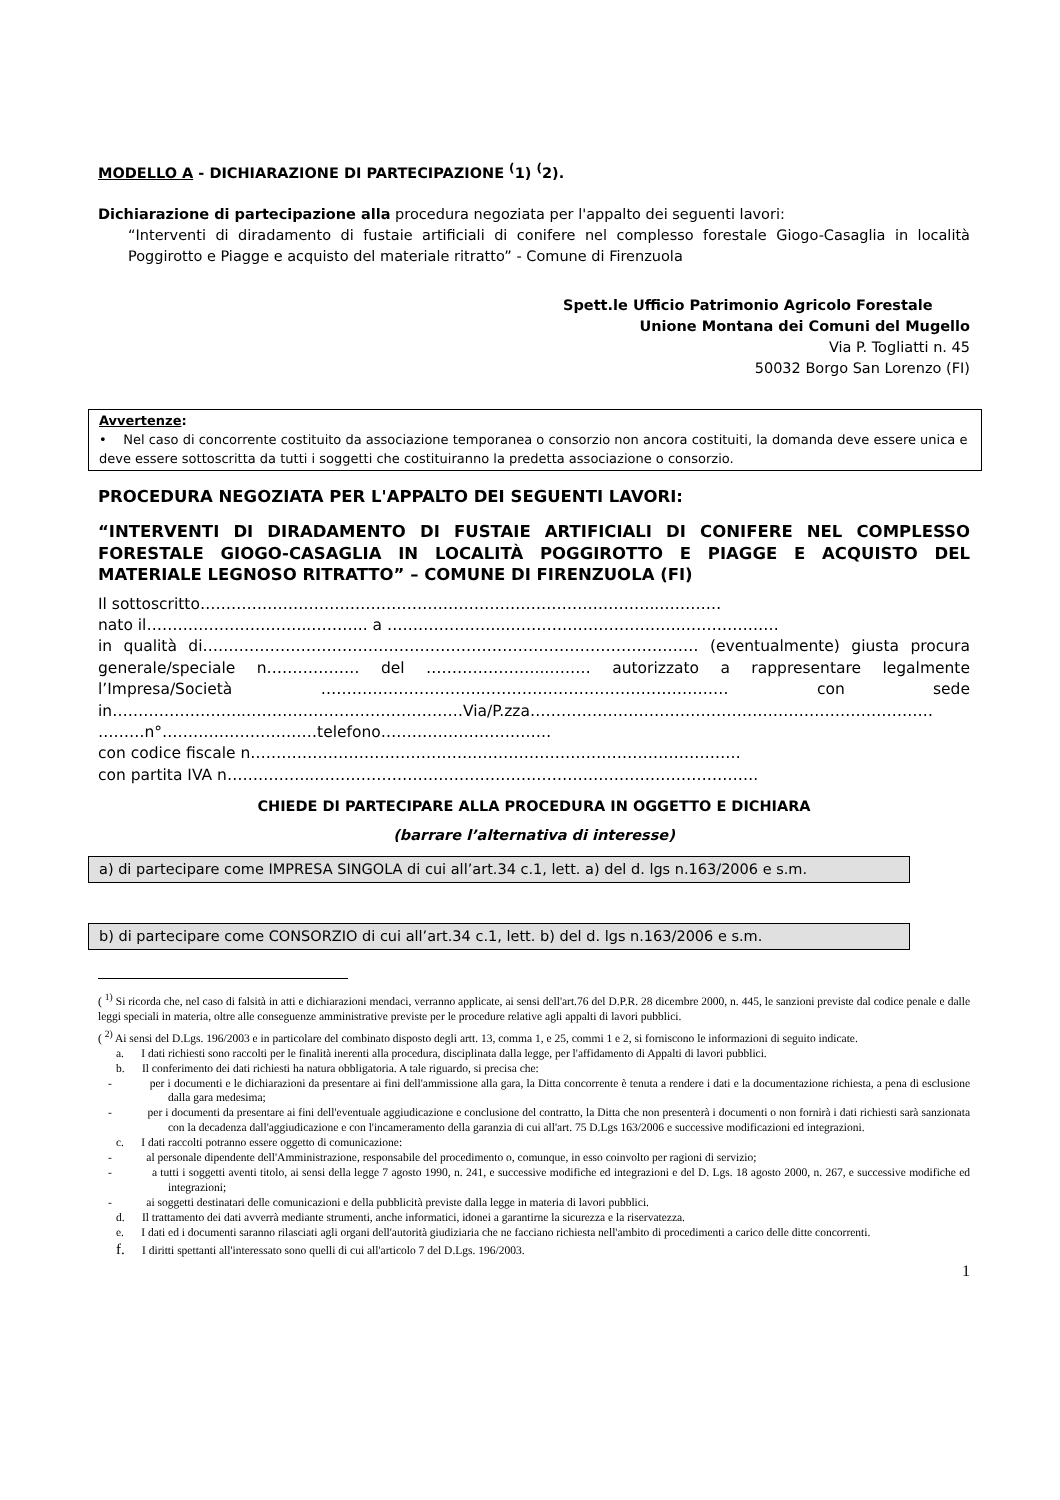MODELLO A - DICHIARAZIONE DI PARTECIPAZIONE <sup>(</sup>1) <sup>(</sup>2).
Dichiarazione di partecipazione alla procedura negoziata per l'appalto dei seguenti lavori:
“Interventi di diradamento di fustaie artificiali di conifere nel complesso forestale Giogo-Casaglia in località Poggirotto e Piagge e acquisto del materiale ritratto” - Comune di Firenzuola
Spett.le Ufficio Patrimonio Agricolo Forestale
Unione Montana dei Comuni del Mugello
Via P. Togliatti n. 45
50032 Borgo San Lorenzo (FI)
Avvertenze:
• Nel caso di concorrente costituito da associazione temporanea o consorzio non ancora costituiti, la domanda deve essere unica e deve essere sottoscritta da tutti i soggetti che costituiranno la predetta associazione o consorzio.
PROCEDURA NEGOZIATA PER L'APPALTO DEI SEGUENTI LAVORI:
“INTERVENTI DI DIRADAMENTO DI FUSTAIE ARTIFICIALI DI CONIFERE NEL COMPLESSO FORESTALE GIOGO-CASAGLIA IN LOCALITÀ POGGIROTTO E PIAGGE E ACQUISTO DEL MATERIALE LEGNOSO RITRATTO” – COMUNE DI FIRENZUOLA (FI)
Il sottoscritto……………………………………………………………………………..…………
nato il…………………………..……….. a …………………..……………………………..………………
in qualità di…………………………………………………………………………………… (eventualmente) giusta procura generale/speciale n……………… del …………………..……… autorizzato a rappresentare legalmente l’Impresa/Società ………………………….………………………………………… con sede in……………………..……………………………………Via/P.zza…………………………………………………………………… ………n°…………………………telefono……………………………
con codice fiscale n……………………………………..……………………………………………
con partita IVA n……………..…………………………………….…………………………………….
CHIEDE DI PARTECIPARE ALLA PROCEDURA IN OGGETTO E DICHIARA
(barrare l’alternativa di interesse)
a) di partecipare come IMPRESA SINGOLA di cui all’art.34 c.1, lett. a) del d. lgs n.163/2006 e s.m.
b) di partecipare come CONSORZIO di cui all’art.34 c.1, lett. b) del d. lgs n.163/2006 e s.m.
( <sup>1)</sup> Si ricorda che, nel caso di falsità in atti e dichiarazioni mendaci, verranno applicate, ai sensi dell'art.76 del D.P.R. 28 dicembre 2000, n. 445, le sanzioni previste dal codice penale e dalle leggi speciali in materia, oltre alle conseguenze amministrative previste per le procedure relative agli appalti di lavori pubblici.
( <sup>2)</sup> Ai sensi del D.Lgs. 196/2003 e in particolare del combinato disposto degli artt. 13, comma 1, e 25, commi 1 e 2, si forniscono le informazioni di seguito indicate.
a. I dati richiesti sono raccolti per le finalità inerenti alla procedura, disciplinata dalla legge, per l'affidamento di Appalti di lavori pubblici.
b. Il conferimento dei dati richiesti ha natura obbligatoria. A tale riguardo, si precisa che:
- per i documenti e le dichiarazioni da presentare ai fini dell'ammissione alla gara, la Ditta concorrente è tenuta a rendere i dati e la documentazione richiesta, a pena di esclusione dalla gara medesima;
- per i documenti da presentare ai fini dell'eventuale aggiudicazione e conclusione del contratto, la Ditta che non presenterà i documenti o non fornirà i dati richiesti sarà sanzionata con la decadenza dall'aggiudicazione e con l'incameramento della garanzia di cui all'art. 75 D.Lgs 163/2006 e successive modificazioni ed integrazioni.
c. I dati raccolti potranno essere oggetto di comunicazione:
- al personale dipendente dell'Amministrazione, responsabile del procedimento o, comunque, in esso coinvolto per ragioni di servizio;
- a tutti i soggetti aventi titolo, ai sensi della legge 7 agosto 1990, n. 241, e successive modifiche ed integrazioni e del D. Lgs. 18 agosto 2000, n. 267, e successive modifiche ed integrazioni;
- ai soggetti destinatari delle comunicazioni e della pubblicità previste dalla legge in materia di lavori pubblici.
d. Il trattamento dei dati avverrà mediante strumenti, anche informatici, idonei a garantirne la sicurezza e la riservatezza.
e. I dati ed i documenti saranno rilasciati agli organi dell'autorità giudiziaria che ne facciano richiesta nell'ambito di procedimenti a carico delle ditte concorrenti.
f. I diritti spettanti all'interessato sono quelli di cui all'articolo 7 del D.Lgs. 196/2003.
1